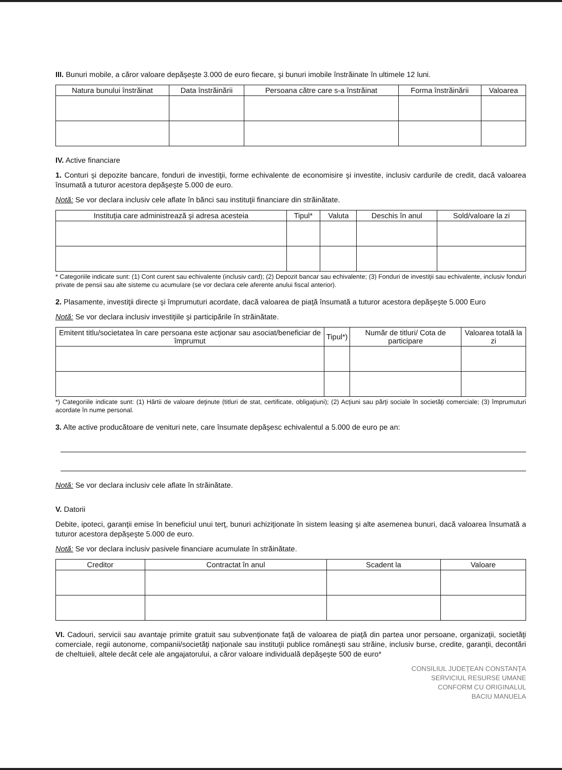III. Bunuri mobile, a căror valoare depăşeşte 3.000 de euro fiecare, şi bunuri imobile înstrăinate în ultimele 12 luni.
| Natura bunului înstrăinat | Data înstrăinării | Persoana către care s-a înstrăinat | Forma înstrăinării | Valoarea |
| --- | --- | --- | --- | --- |
IV. Active financiare
1. Conturi şi depozite bancare, fonduri de investiţii, forme echivalente de economisire şi investite, inclusiv cardurile de credit, dacă valoarea însumată a tuturor acestora depăşeşte 5.000 de euro.
Notă: Se vor declara inclusiv cele aflate în bănci sau instituţii financiare din străinătate.
| Instituţia care administrează şi adresa acesteia | Tipul* | Valuta | Deschis în anul | Sold/valoare la zi |
| --- | --- | --- | --- | --- |
* Categoriile indicate sunt: (1) Cont curent sau echivalente (inclusiv card); (2) Depozit bancar sau echivalente; (3) Fonduri de investiţii sau echivalente, inclusiv fonduri private de pensii sau alte sisteme cu acumulare (se vor declara cele aferente anului fiscal anterior).
2. Plasamente, investiţii directe şi împrumuturi acordate, dacă valoarea de piaţă însumată a tuturor acestora depăşeşte 5.000 Euro
Notă: Se vor declara inclusiv investiţiile şi participările în străinătate.
| Emitent titlu/societatea în care persoana este acţionar sau asociat/beneficiar de împrumut | Tipul*) | Număr de titluri/ Cota de participare | Valoarea totală la zi |
| --- | --- | --- | --- |
*) Categoriile indicate sunt: (1) Hârtii de valoare deţinute (titluri de stat, certificate, obligaţiuni); (2) Acţiuni sau părţi sociale în societăţi comerciale; (3) împrumuturi acordate în nume personal.
3. Alte active producătoare de venituri nete, care însumate depăşesc echivalentul a 5.000 de euro pe an:
Notă: Se vor declara inclusiv cele aflate în străinătate.
V. Datorii
Debite, ipoteci, garanţii emise în beneficiul unui terţ, bunuri achiziţionate în sistem leasing şi alte asemenea bunuri, dacă valoarea însumată a tuturor acestora depăşeşte 5.000 de euro.
Notă: Se vor declara inclusiv pasivele financiare acumulate în străinătate.
| Creditor | Contractat în anul | Scadent la | Valoare |
| --- | --- | --- | --- |
VI. Cadouri, servicii sau avantaje primite gratuit sau subvenţionate faţă de valoarea de piaţă din partea unor persoane, organizaţii, societăţi comerciale, regii autonome, companii/societăţi naţionale sau instituţii publice româneşti sau străine, inclusiv burse, credite, garanţii, decontări de cheltuieli, altele decât cele ale angajatorului, a căror valoare individuală depăşeşte 500 de euro*
CONSILIUL JUDEŢEAN CONSTANŢA
SERVICIUL RESURSE UMANE
CONFORM CU ORIGINALUL
BACIU MANUELA